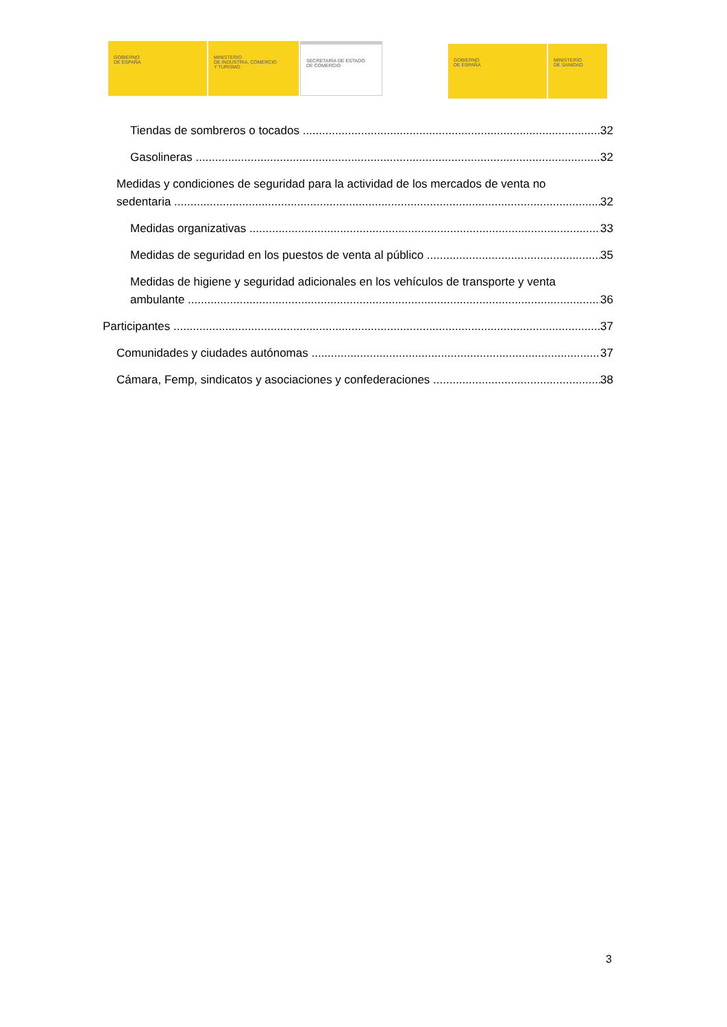GOBIERNO
DE ESPAÑA
MINISTERIO
DE INDUSTRIA, COMERCIO
Y TURISMO
SECRETARÍA DE ESTADO
DE COMERCIO
GOBIERNO
DE ESPAÑA
MINISTERIO
DE SANIDAD
Tiendas de sombreros o tocados 32
Gasolineras 32
Medidas y condiciones de seguridad para la actividad de los mercados de venta no
sedentaria 32
Medidas organizativas 33
Medidas de seguridad en los puestos de venta al público 35
Medidas de higiene y seguridad adicionales en los vehículos de transporte y venta
ambulante 36
Participantes 37
Comunidades y ciudades autónomas 37
Cámara, Femp, sindicatos y asociaciones y confederaciones 38
3